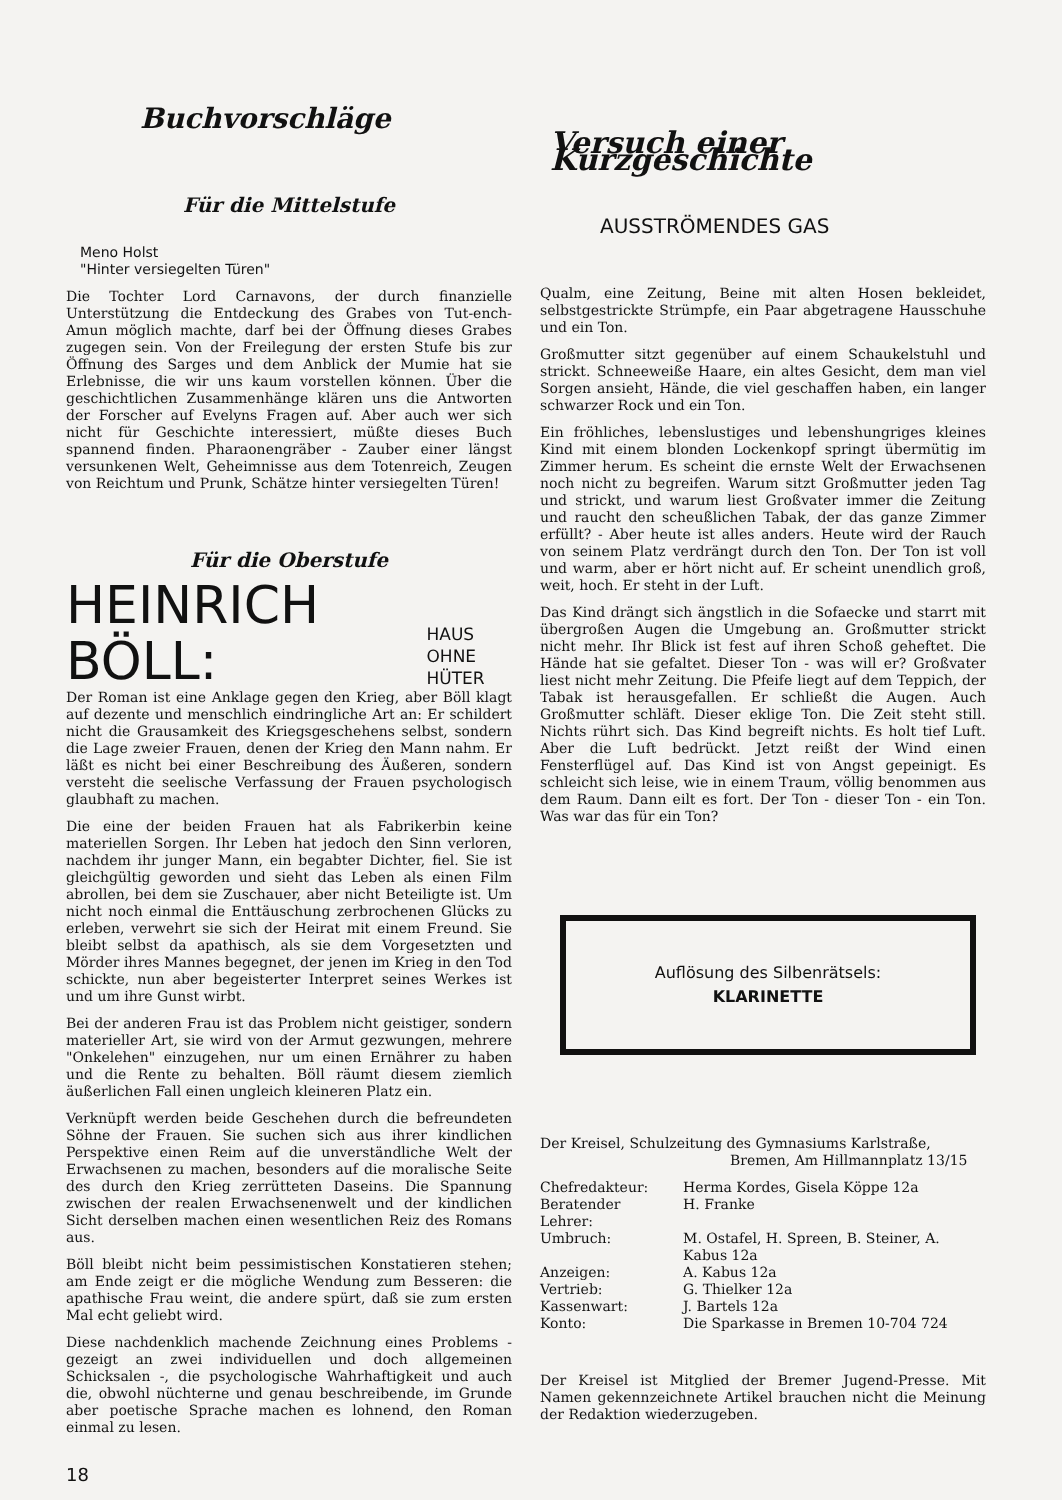Buchvorschläge
Für die Mittelstufe
Meno Holst
"Hinter versiegelten Türen"
Die Tochter Lord Carnavons, der durch finanzielle Unterstützung die Entdeckung des Grabes von Tut-ench-Amun möglich machte, darf bei der Öffnung dieses Grabes zugegen sein. Von der Freilegung der ersten Stufe bis zur Öffnung des Sarges und dem Anblick der Mumie hat sie Erlebnisse, die wir uns kaum vorstellen können. Über die geschichtlichen Zusammenhänge klären uns die Antworten der Forscher auf Evelyns Fragen auf. Aber auch wer sich nicht für Geschichte interessiert, müßte dieses Buch spannend finden. Pharaonengräber - Zauber einer längst versunkenen Welt, Geheimnisse aus dem Totenreich, Zeugen von Reichtum und Prunk, Schätze hinter versiegelten Türen!
Für die Oberstufe
HEINRICH BÖLL: HAUS OHNE
HÜTER
Der Roman ist eine Anklage gegen den Krieg, aber Böll klagt auf dezente und menschlich eindringliche Art an: Er schildert nicht die Grausamkeit des Kriegsgeschehens selbst, sondern die Lage zweier Frauen, denen der Krieg den Mann nahm. Er läßt es nicht bei einer Beschreibung des Äußeren, sondern versteht die seelische Verfassung der Frauen psychologisch glaubhaft zu machen.
Die eine der beiden Frauen hat als Fabrikerbin keine materiellen Sorgen. Ihr Leben hat jedoch den Sinn verloren, nachdem ihr junger Mann, ein begabter Dichter, fiel. Sie ist gleichgültig geworden und sieht das Leben als einen Film abrollen, bei dem sie Zuschauer, aber nicht Beteiligte ist. Um nicht noch einmal die Enttäuschung zerbrochenen Glücks zu erleben, verwehrt sie sich der Heirat mit einem Freund. Sie bleibt selbst da apathisch, als sie dem Vorgesetzten und Mörder ihres Mannes begegnet, der jenen im Krieg in den Tod schickte, nun aber begeisterter Interpret seines Werkes ist und um ihre Gunst wirbt.
Bei der anderen Frau ist das Problem nicht geistiger, sondern materieller Art, sie wird von der Armut gezwungen, mehrere "Onkelehen" einzugehen, nur um einen Ernährer zu haben und die Rente zu behalten. Böll räumt diesem ziemlich äußerlichen Fall einen ungleich kleineren Platz ein.
Verknüpft werden beide Geschehen durch die befreundeten Söhne der Frauen. Sie suchen sich aus ihrer kindlichen Perspektive einen Reim auf die unverständliche Welt der Erwachsenen zu machen, besonders auf die moralische Seite des durch den Krieg zerrütteten Daseins. Die Spannung zwischen der realen Erwachsenenwelt und der kindlichen Sicht derselben machen einen wesentlichen Reiz des Romans aus.
Böll bleibt nicht beim pessimistischen Konstatieren stehen; am Ende zeigt er die mögliche Wendung zum Besseren: die apathische Frau weint, die andere spürt, daß sie zum ersten Mal echt geliebt wird.
Diese nachdenklich machende Zeichnung eines Problems - gezeigt an zwei individuellen und doch allgemeinen Schicksalen -, die psychologische Wahrhaftigkeit und auch die, obwohl nüchterne und genau beschreibende, im Grunde aber poetische Sprache machen es lohnend, den Roman einmal zu lesen.
18
Versuch einer Kurzgeschichte
AUSSTRÖMENDES GAS
Qualm, eine Zeitung, Beine mit alten Hosen bekleidet, selbstgestrickte Strümpfe, ein Paar abgetragene Hausschuhe und ein Ton.
Großmutter sitzt gegenüber auf einem Schaukelstuhl und strickt. Schneeweiße Haare, ein altes Gesicht, dem man viel Sorgen ansieht, Hände, die viel geschaffen haben, ein langer schwarzer Rock und ein Ton.
Ein fröhliches, lebenslustiges und lebenshungriges kleines Kind mit einem blonden Lockenkopf springt übermütig im Zimmer herum. Es scheint die ernste Welt der Erwachsenen noch nicht zu begreifen. Warum sitzt Großmutter jeden Tag und strickt, und warum liest Großvater immer die Zeitung und raucht den scheußlichen Tabak, der das ganze Zimmer erfüllt? - Aber heute ist alles anders. Heute wird der Rauch von seinem Platz verdrängt durch den Ton. Der Ton ist voll und warm, aber er hört nicht auf. Er scheint unendlich groß, weit, hoch. Er steht in der Luft.
Das Kind drängt sich ängstlich in die Sofaecke und starrt mit übergroßen Augen die Umgebung an. Großmutter strickt nicht mehr. Ihr Blick ist fest auf ihren Schoß geheftet. Die Hände hat sie gefaltet. Dieser Ton - was will er? Großvater liest nicht mehr Zeitung. Die Pfeife liegt auf dem Teppich, der Tabak ist herausgefallen. Er schließt die Augen. Auch Großmutter schläft. Dieser eklige Ton. Die Zeit steht still. Nichts rührt sich. Das Kind begreift nichts. Es holt tief Luft. Aber die Luft bedrückt. Jetzt reißt der Wind einen Fensterflügel auf. Das Kind ist von Angst gepeinigt. Es schleicht sich leise, wie in einem Traum, völlig benommen aus dem Raum. Dann eilt es fort. Der Ton - dieser Ton - ein Ton. Was war das für ein Ton?
Auflösung des Silbenrätsels:
KLARINETTE
Der Kreisel, Schulzeitung des Gymnasiums Karlstraße,
Bremen, Am Hillmannplatz 13/15
| Chefredakteur: | Herma Kordes, Gisela Köppe 12a |
| Beratender Lehrer: | H. Franke |
| Umbruch: | M. Ostafel, H. Spreen, B. Steiner, A. Kabus 12a |
| Anzeigen: | A. Kabus 12a |
| Vertrieb: | G. Thielker 12a |
| Kassenwart: | J. Bartels 12a |
| Konto: | Die Sparkasse in Bremen 10-704 724 |
Der Kreisel ist Mitglied der Bremer Jugend-Presse. Mit Namen gekennzeichnete Artikel brauchen nicht die Meinung der Redaktion wiederzugeben.